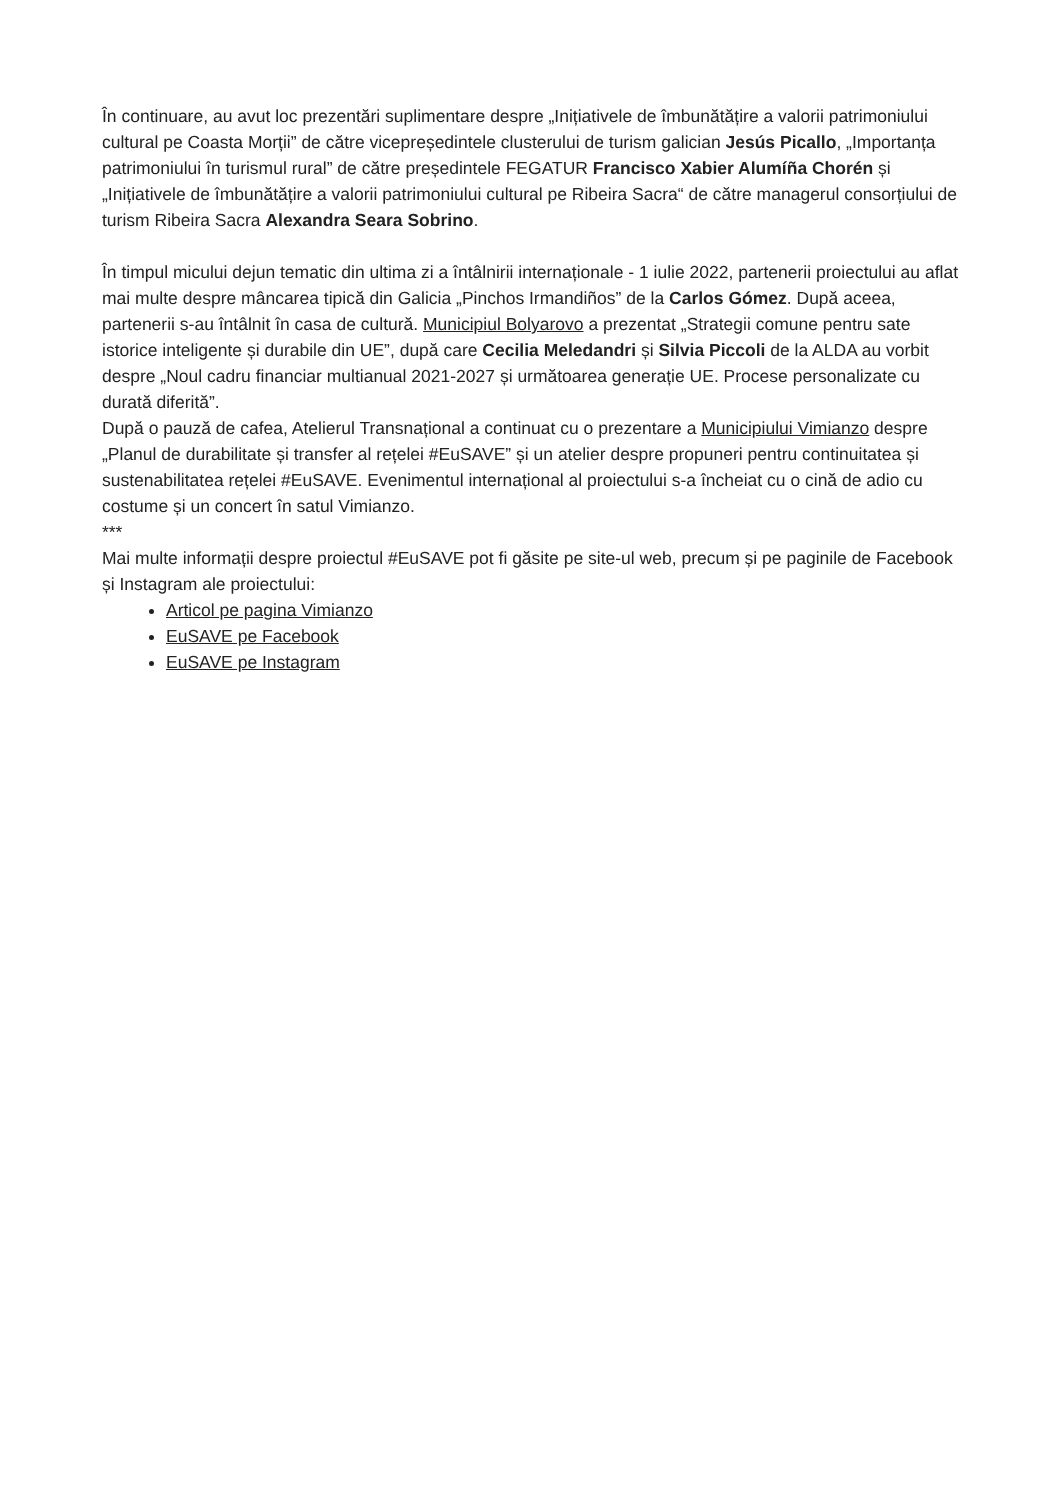În continuare, au avut loc prezentări suplimentare despre „Inițiativele de îmbunătățire a valorii patrimoniului cultural pe Coasta Morții” de către vicepreședintele clusterului de turism galician Jesús Picallo, „Importanța patrimoniului în turismul rural” de către președintele FEGATUR Francisco Xabier Alumíña Chorén și „Inițiativele de îmbunătățire a valorii patrimoniului cultural pe Ribeira Sacra“ de către managerul consorțiului de turism Ribeira Sacra Alexandra Seara Sobrino.
În timpul micului dejun tematic din ultima zi a întâlnirii internaționale - 1 iulie 2022, partenerii proiectului au aflat mai multe despre mâncarea tipică din Galicia „Pinchos Irmandiños” de la Carlos Gómez. După aceea, partenerii s-au întâlnit în casa de cultură. Municipiul Bolyarovo a prezentat „Strategii comune pentru sate istorice inteligente și durabile din UE”, după care Cecilia Meledandri și Silvia Piccoli de la ALDA au vorbit despre „Noul cadru financiar multianual 2021-2027 și următoarea generație UE. Procese personalizate cu durată diferită”.
După o pauză de cafea, Atelierul Transnațional a continuat cu o prezentare a Municipiului Vimianzo despre „Planul de durabilitate și transfer al rețelei #EuSAVE” și un atelier despre propuneri pentru continuitatea și sustenabilitatea rețelei #EuSAVE. Evenimentul internațional al proiectului s-a încheiat cu o cină de adio cu costume și un concert în satul Vimianzo.
***
Mai multe informații despre proiectul #EuSAVE pot fi găsite pe site-ul web, precum și pe paginile de Facebook și Instagram ale proiectului:
Articol pe pagina Vimianzo
EuSAVE pe Facebook
EuSAVE pe Instagram